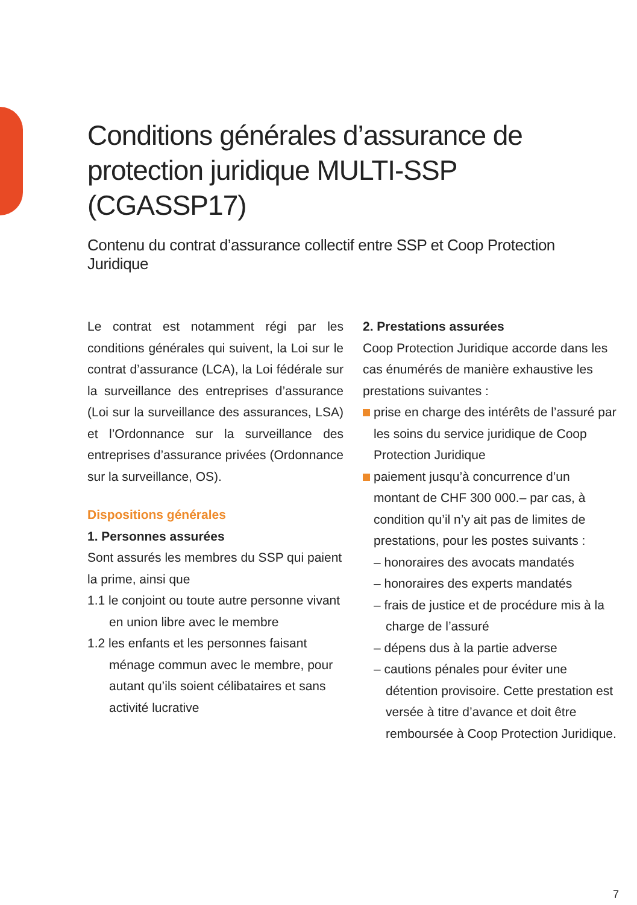Conditions générales d’assurance de protection juridique MULTI-SSP (CGASSP17)
Contenu du contrat d’assurance collectif entre SSP et Coop Protection Juridique
Le contrat est notamment régi par les conditions générales qui suivent, la Loi sur le contrat d’assurance (LCA), la Loi fédérale sur la surveillance des entreprises d’assurance (Loi sur la surveillance des assurances, LSA) et l’Ordonnance sur la surveillance des entreprises d’assurance privées (Ordonnance sur la surveillance, OS).
Dispositions générales
1. Personnes assurées
Sont assurés les membres du SSP qui paient la prime, ainsi que
1.1 le conjoint ou toute autre personne vivant en union libre avec le membre
1.2 les enfants et les personnes faisant ménage commun avec le membre, pour autant qu’ils soient célibataires et sans activité lucrative
2. Prestations assurées
Coop Protection Juridique accorde dans les cas énumérés de manière exhaustive les prestations suivantes :
prise en charge des intérêts de l’assuré par les soins du service juridique de Coop Protection Juridique
paiement jusqu’à concurrence d’un montant de CHF 300 000.– par cas, à condition qu’il n’y ait pas de limites de prestations, pour les postes suivants :
– honoraires des avocats mandatés
– honoraires des experts mandatés
– frais de justice et de procédure mis à la charge de l’assuré
– dépens dus à la partie adverse
– cautions pénales pour éviter une détention provisoire. Cette prestation est versée à titre d’avance et doit être remboursée à Coop Protection Juridique.
7